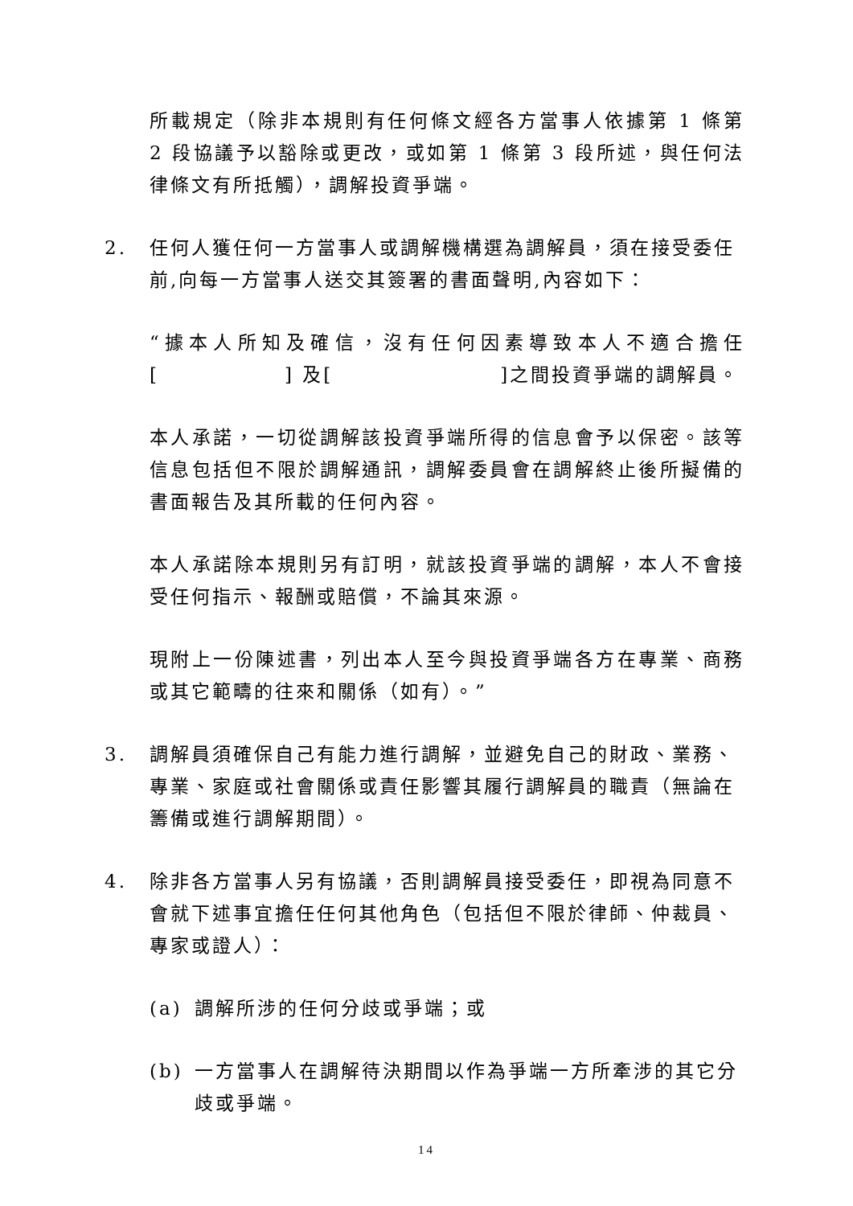所載規定（除非本規則有任何條文經各方當事人依據第 1 條第 2 段協議予以豁除或更改，或如第 1 條第 3 段所述，與任何法律條文有所抵觸），調解投資爭端。
2. 任何人獲任何一方當事人或調解機構選為調解員，須在接受委任前,向每一方當事人送交其簽署的書面聲明,內容如下：
“據本人所知及確信，沒有任何因素導致本人不適合擔任[　　　　　　] 及[　　　　　　　　]之間投資爭端的調解員。
本人承諾，一切從調解該投資爭端所得的信息會予以保密。該等信息包括但不限於調解通訊，調解委員會在調解終止後所擬備的書面報告及其所載的任何內容。
本人承諾除本規則另有訂明，就該投資爭端的調解，本人不會接受任何指示、報酬或賠償，不論其來源。
現附上一份陳述書，列出本人至今與投資爭端各方在專業、商務或其它範疇的往來和關係（如有）。”
3. 調解員須確保自己有能力進行調解，並避免自己的財政、業務、專業、家庭或社會關係或責任影響其履行調解員的職責（無論在籌備或進行調解期間）。
4. 除非各方當事人另有協議，否則調解員接受委任，即視為同意不會就下述事宜擔任任何其他角色（包括但不限於律師、仲裁員、專家或證人）：
(a) 調解所涉的任何分歧或爭端；或
(b) 一方當事人在調解待決期間以作為爭端一方所牽涉的其它分歧或爭端。
14